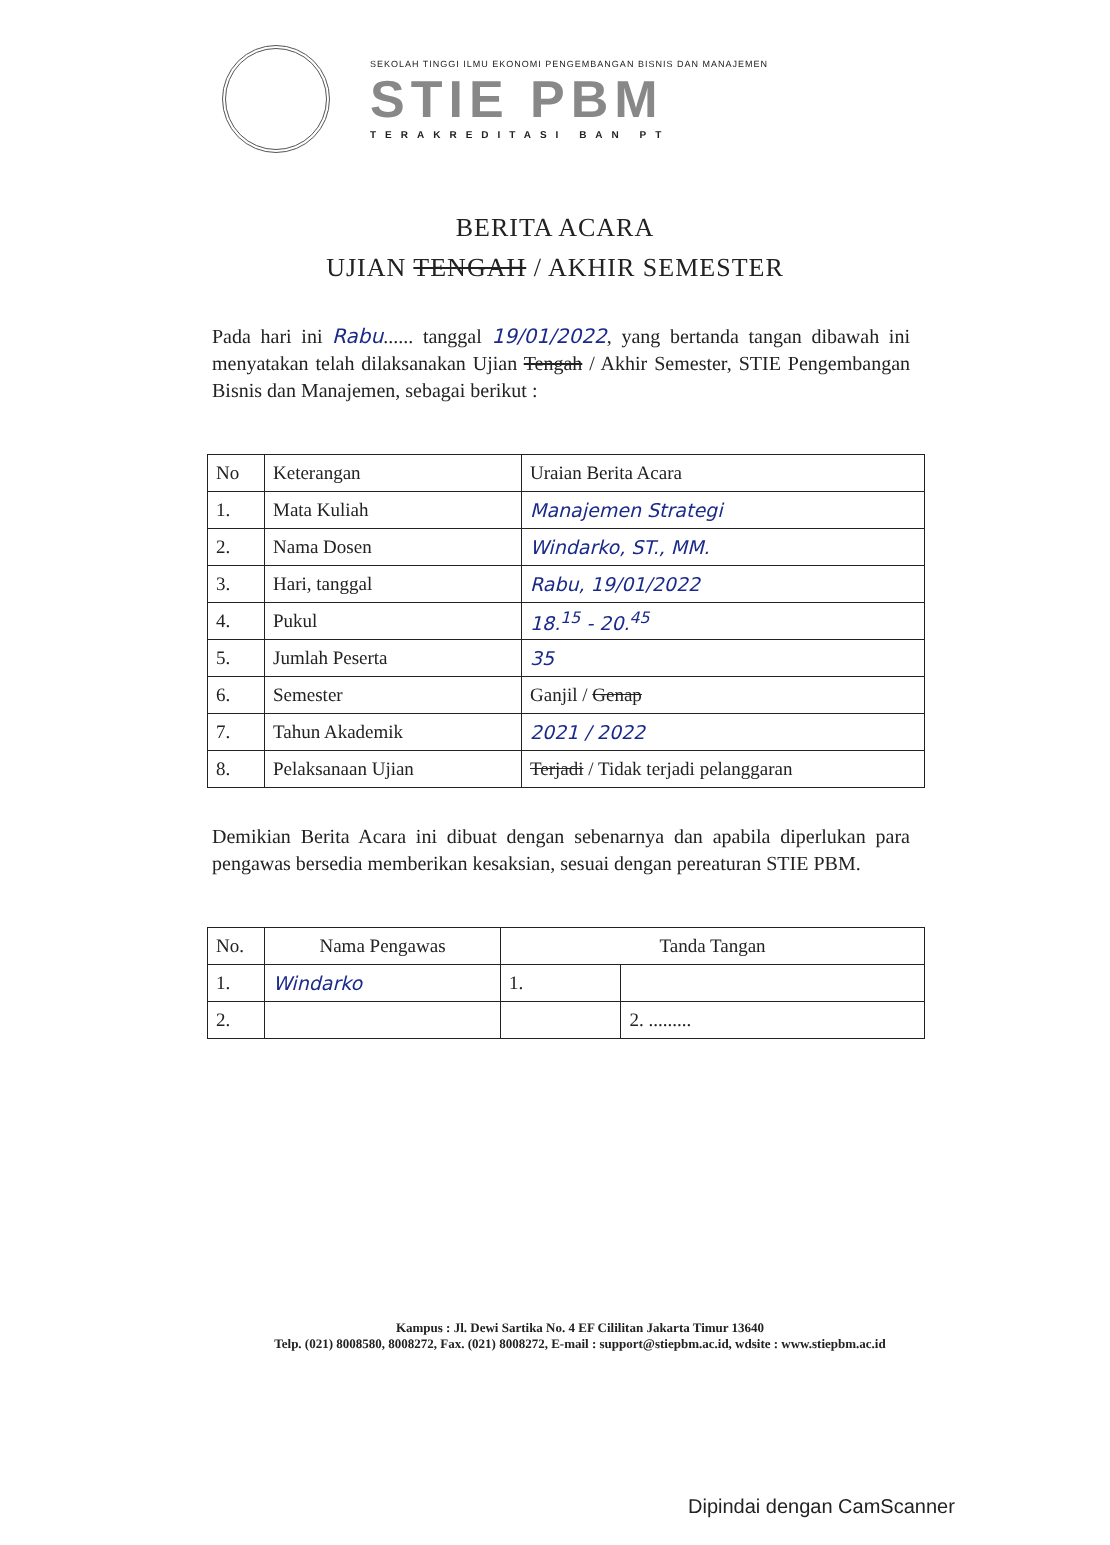SEKOLAH TINGGI ILMU EKONOMI PENGEMBANGAN BISNIS DAN MANAJEMEN
STIE PBM
TERAKREDITASI BAN PT
BERITA ACARA
UJIAN TENGAH / AKHIR SEMESTER
Pada hari ini Rabu...... tanggal 19/01/2022, yang bertanda tangan dibawah ini menyatakan telah dilaksanakan Ujian Tengah / Akhir Semester, STIE Pengembangan Bisnis dan Manajemen, sebagai berikut :
| No | Keterangan | Uraian Berita Acara |
| --- | --- | --- |
| 1. | Mata Kuliah | Manajemen Strategi |
| 2. | Nama Dosen | Windarko, ST., MM. |
| 3. | Hari, tanggal | Rabu, 19/01/2022 |
| 4. | Pukul | 18.<sup>15</sup> - 20.<sup>45</sup> |
| 5. | Jumlah Peserta | 35 |
| 6. | Semester | Ganjil / Genap |
| 7. | Tahun Akademik | 2021 / 2022 |
| 8. | Pelaksanaan Ujian | Terjadi / Tidak terjadi pelanggaran |
Demikian Berita Acara ini dibuat dengan sebenarnya dan apabila diperlukan para pengawas bersedia memberikan kesaksian, sesuai dengan pereaturan STIE PBM.
| No. | Nama Pengawas | Tanda Tangan | |
| --- | --- | --- | --- |
| 1. | Windarko | 1. | |
| 2. | | | 2. ......... |
Kampus : Jl. Dewi Sartika No. 4 EF Cililitan Jakarta Timur 13640
Telp. (021) 8008580, 8008272, Fax. (021) 8008272, E-mail : support@stiepbm.ac.id, wdsite : www.stiepbm.ac.id
Dipindai dengan CamScanner